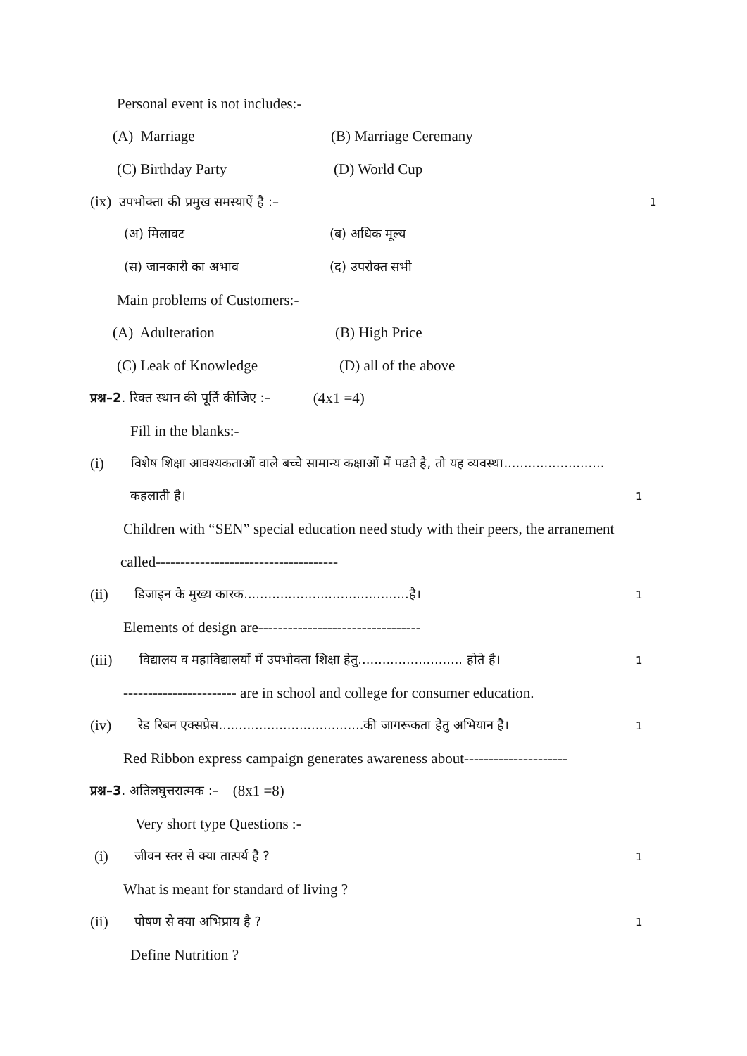Personal event is not includes:-
(A) Marriage (B) Marriage Ceremany
(C) Birthday Party (D) World Cup
(ix) उपभोक्ता की प्रमुख समस्याऐं है :– 1
(अ) मिलावट (ब) अधिक मूल्य
(स) जानकारी का अभाव (द) उपरोक्त सभी
Main problems of Customers:-
(A) Adulteration (B) High Price
(C) Leak of Knowledge (D) all of the above
प्रश्न–2. रिक्त स्थान की पूर्ति कीजिए :– (4x1 =4)
Fill in the blanks:-
(i) विशेष शिक्षा आवश्यकताओं वाले बच्चे सामान्य कक्षाओं में पढते है, तो यह व्यवस्था.........................
कहलाती है। 1
Children with “SEN” special education need study with their peers, the arranement
called-------------------------------------
(ii) डिजाइन के मुख्य कारक.........................................है। 1
Elements of design are---------------------------------
(iii) विद्यालय व महाविद्यालयों में उपभोक्ता शिक्षा हेतु.......................... होते है। 1
----------------------- are in school and college for consumer education.
(iv) रेड रिबन एक्सप्रेस....................................की जागरूकता हेतु अभियान है। 1
Red Ribbon express campaign generates awareness about---------------------
प्रश्न–3. अतिलघुत्तरात्मक :– (8x1 =8)
Very short type Questions :-
(i) जीवन स्तर से क्या तात्पर्य है ? 1
What is meant for standard of living ?
(ii) पोषण से क्या अभिप्राय है ? 1
Define Nutrition ?